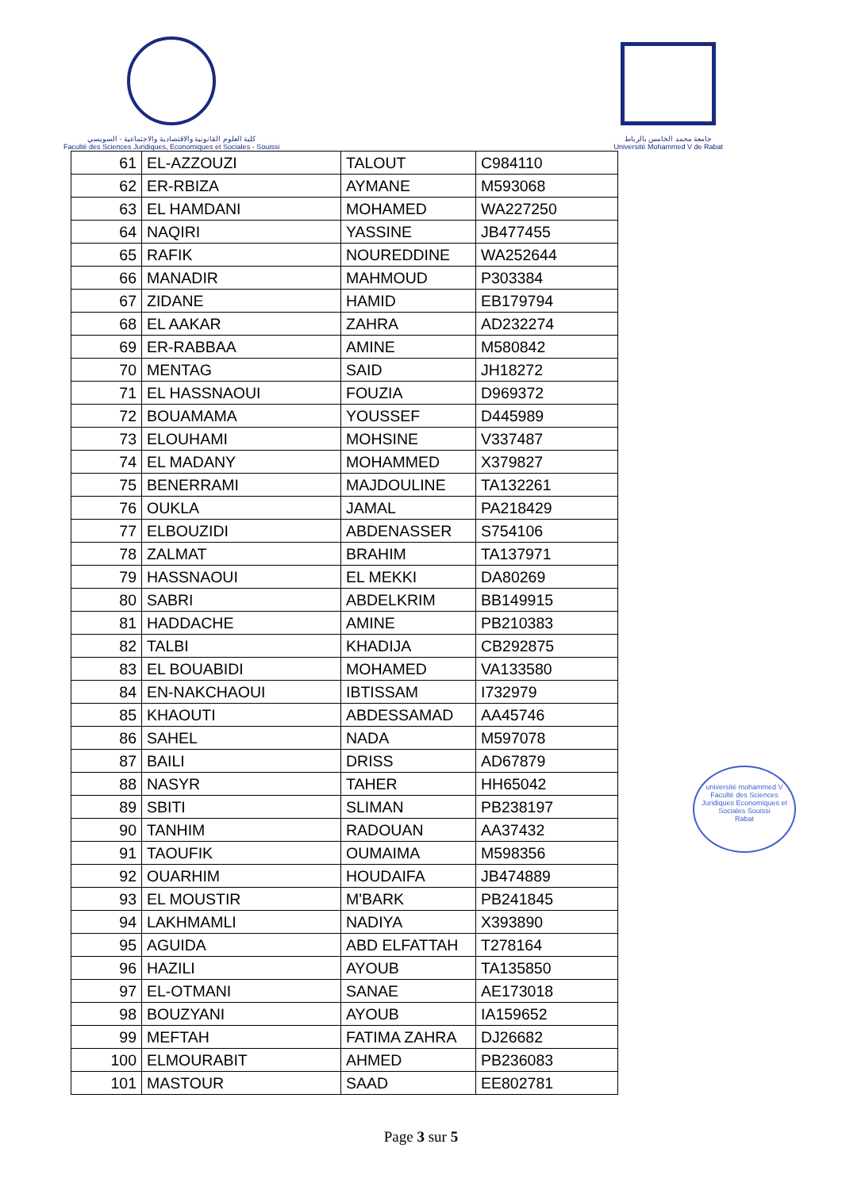كلية العلوم القانونية والاقتصادية والاجتماعية - السويسي
Faculté des Sciences Juridiques, Economiques et Sociales - Souissi
جامعة محمد الخامس بالرباط
Université Mohammed V de Rabat
| 61 | EL-AZZOUZI | TALOUT | C984110 |
| 62 | ER-RBIZA | AYMANE | M593068 |
| 63 | EL HAMDANI | MOHAMED | WA227250 |
| 64 | NAQIRI | YASSINE | JB477455 |
| 65 | RAFIK | NOUREDDINE | WA252644 |
| 66 | MANADIR | MAHMOUD | P303384 |
| 67 | ZIDANE | HAMID | EB179794 |
| 68 | EL AAKAR | ZAHRA | AD232274 |
| 69 | ER-RABBAA | AMINE | M580842 |
| 70 | MENTAG | SAID | JH18272 |
| 71 | EL HASSNAOUI | FOUZIA | D969372 |
| 72 | BOUAMAMA | YOUSSEF | D445989 |
| 73 | ELOUHAMI | MOHSINE | V337487 |
| 74 | EL MADANY | MOHAMMED | X379827 |
| 75 | BENERRAMI | MAJDOULINE | TA132261 |
| 76 | OUKLA | JAMAL | PA218429 |
| 77 | ELBOUZIDI | ABDENASSER | S754106 |
| 78 | ZALMAT | BRAHIM | TA137971 |
| 79 | HASSNAOUI | EL MEKKI | DA80269 |
| 80 | SABRI | ABDELKRIM | BB149915 |
| 81 | HADDACHE | AMINE | PB210383 |
| 82 | TALBI | KHADIJA | CB292875 |
| 83 | EL BOUABIDI | MOHAMED | VA133580 |
| 84 | EN-NAKCHAOUI | IBTISSAM | I732979 |
| 85 | KHAOUTI | ABDESSAMAD | AA45746 |
| 86 | SAHEL | NADA | M597078 |
| 87 | BAILI | DRISS | AD67879 |
| 88 | NASYR | TAHER | HH65042 |
| 89 | SBITI | SLIMAN | PB238197 |
| 90 | TANHIM | RADOUAN | AA37432 |
| 91 | TAOUFIK | OUMAIMA | M598356 |
| 92 | OUARHIM | HOUDAIFA | JB474889 |
| 93 | EL MOUSTIR | M'BARK | PB241845 |
| 94 | LAKHMAMLI | NADIYA | X393890 |
| 95 | AGUIDA | ABD ELFATTAH | T278164 |
| 96 | HAZILI | AYOUB | TA135850 |
| 97 | EL-OTMANI | SANAE | AE173018 |
| 98 | BOUZYANI | AYOUB | IA159652 |
| 99 | MEFTAH | FATIMA ZAHRA | DJ26682 |
| 100 | ELMOURABIT | AHMED | PB236083 |
| 101 | MASTOUR | SAAD | EE802781 |
université mohammed V
Faculté des Sciences Juridiques Economiques et Sociales Souissi
Rabat
Page 3 sur 5